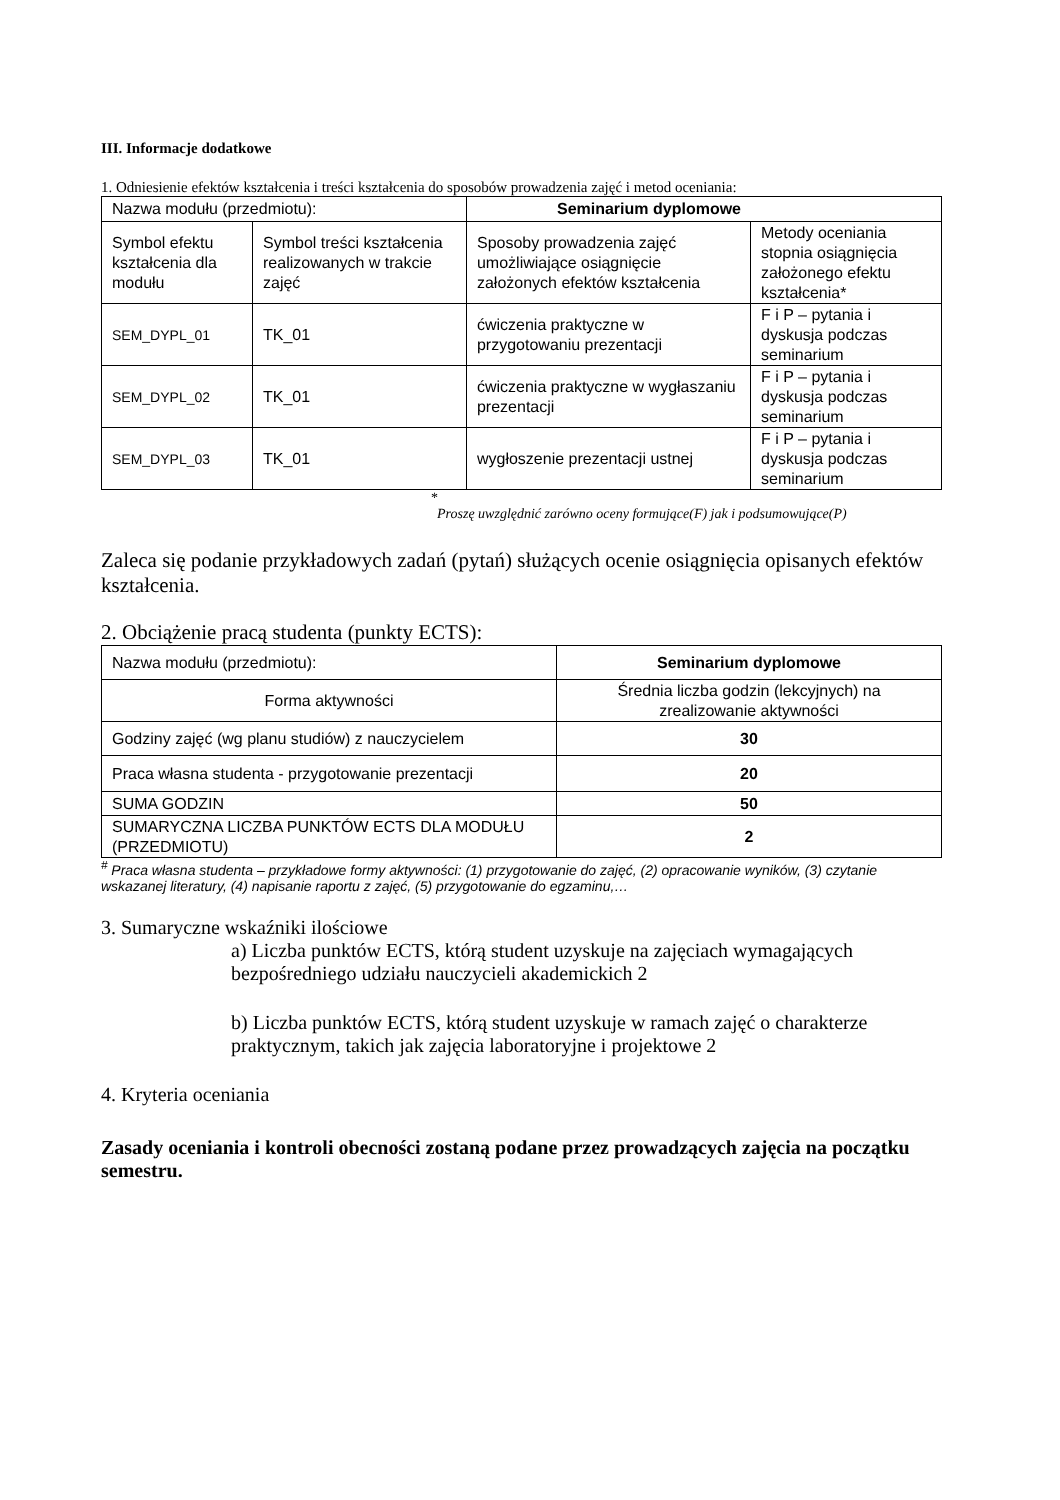III. Informacje dodatkowe
1. Odniesienie efektów kształcenia i treści kształcenia do sposobów prowadzenia zajęć i metod oceniania:
| Nazwa modułu (przedmiotu): | | Seminarium dyplomowe | |
| Symbol efektu kształcenia dla modułu | Symbol treści kształcenia realizowanych w trakcie zajęć | Sposoby prowadzenia zajęć umożliwiające osiągnięcie założonych efektów kształcenia | Metody oceniania stopnia osiągnięcia założonego efektu kształcenia* |
| SEM_DYPL_01 | TK_01 | ćwiczenia praktyczne w przygotowaniu prezentacji | F i P – pytania i dyskusja podczas seminarium |
| SEM_DYPL_02 | TK_01 | ćwiczenia praktyczne w wygłaszaniu prezentacji | F i P – pytania i dyskusja podczas seminarium |
| SEM_DYPL_03 | TK_01 | wygłoszenie prezentacji ustnej | F i P – pytania i dyskusja podczas seminarium |
*
Proszę uwzględnić zarówno oceny formujące(F) jak i podsumowujące(P)
Zaleca się podanie przykładowych zadań (pytań) służących ocenie osiągnięcia opisanych efektów kształcenia.
2. Obciążenie pracą studenta (punkty ECTS):
| Nazwa modułu (przedmiotu): | Seminarium dyplomowe |
| Forma aktywności | Średnia liczba godzin (lekcyjnych) na zrealizowanie aktywności |
| Godziny zajęć (wg planu studiów) z nauczycielem | 30 |
| Praca własna studenta - przygotowanie prezentacji | 20 |
| SUMA GODZIN | 50 |
| SUMARYCZNA LICZBA PUNKTÓW ECTS DLA MODUŁU (PRZEDMIOTU) | 2 |
<sup>#</sup> Praca własna studenta – przykładowe formy aktywności: (1) przygotowanie do zajęć, (2) opracowanie wyników, (3) czytanie wskazanej literatury, (4) napisanie raportu z zajęć, (5) przygotowanie do egzaminu,…
3. Sumaryczne wskaźniki ilościowe
a) Liczba punktów ECTS, którą student uzyskuje na zajęciach wymagających bezpośredniego udziału nauczycieli akademickich 2
b) Liczba punktów ECTS, którą student uzyskuje w ramach zajęć o charakterze praktycznym, takich jak zajęcia laboratoryjne i projektowe 2
4. Kryteria oceniania
Zasady oceniania i kontroli obecności zostaną podane przez prowadzących zajęcia na początku semestru.